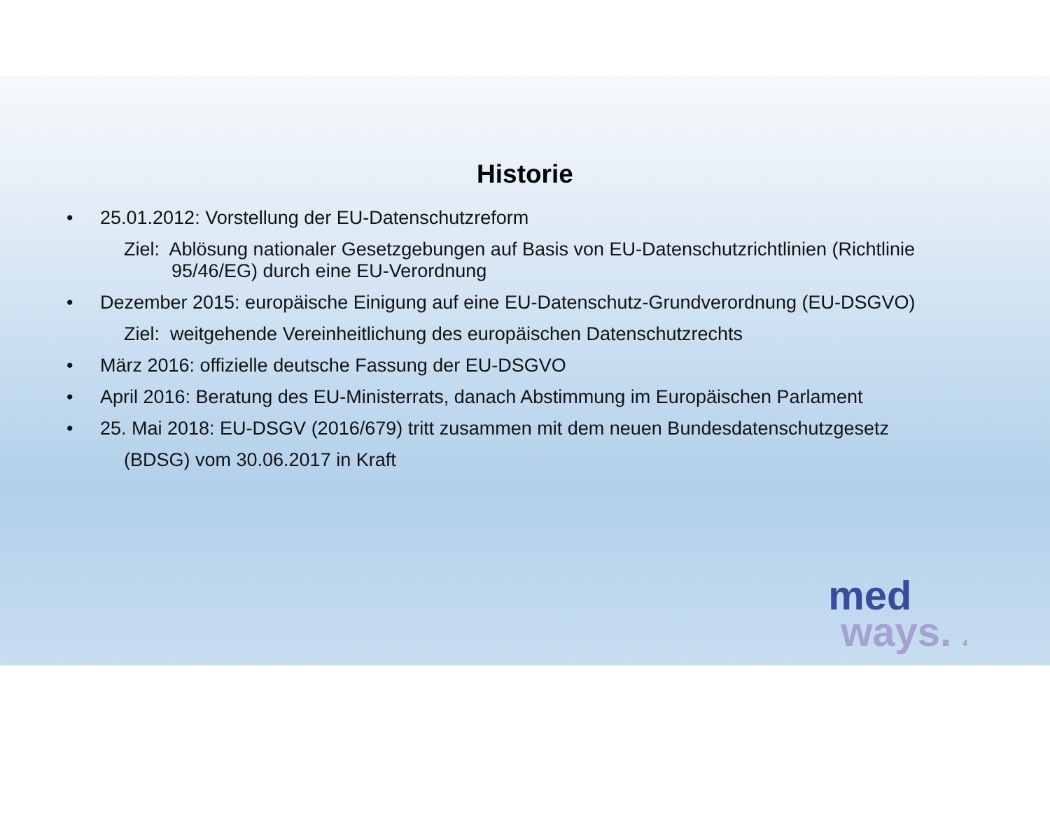Historie
• 25.01.2012: Vorstellung der EU-Datenschutzreform
Ziel: Ablösung nationaler Gesetzgebungen auf Basis von EU-Datenschutzrichtlinien (Richtlinie 95/46/EG) durch eine EU-Verordnung
• Dezember 2015: europäische Einigung auf eine EU-Datenschutz-Grundverordnung (EU-DSGVO)
Ziel: weitgehende Vereinheitlichung des europäischen Datenschutzrechts
• März 2016: offizielle deutsche Fassung der EU-DSGVO
• April 2016: Beratung des EU-Ministerrats, danach Abstimmung im Europäischen Parlament
• 25. Mai 2018: EU-DSGV (2016/679) tritt zusammen mit dem neuen Bundesdatenschutzgesetz
(BDSG) vom 30.06.2017 in Kraft
med
ways. 4